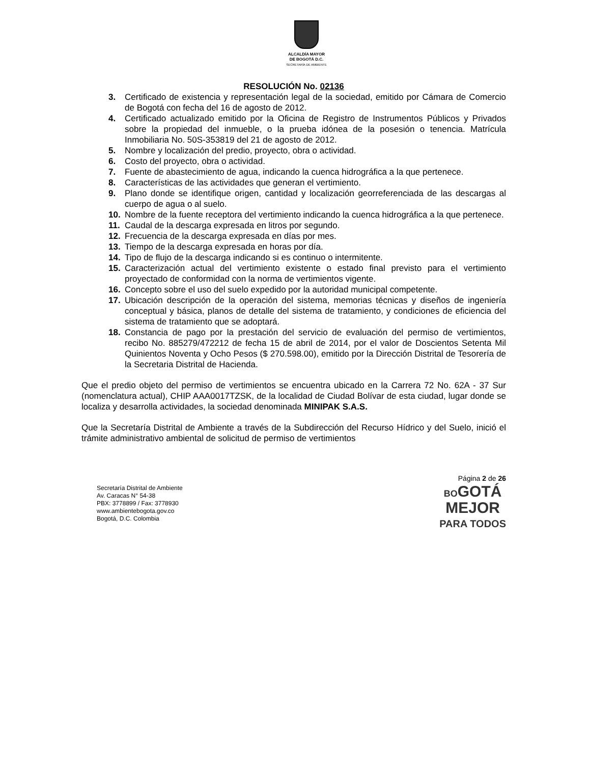ALCALDÍA MAYOR
DE BOGOTÁ D.C.
SECRETARÍA DE AMBIENTE
RESOLUCIÓN No. 02136
3. Certificado de existencia y representación legal de la sociedad, emitido por Cámara de Comercio de Bogotá con fecha del 16 de agosto de 2012.
4. Certificado actualizado emitido por la Oficina de Registro de Instrumentos Públicos y Privados sobre la propiedad del inmueble, o la prueba idónea de la posesión o tenencia. Matrícula Inmobiliaria No. 50S-353819 del 21 de agosto de 2012.
5. Nombre y localización del predio, proyecto, obra o actividad.
6. Costo del proyecto, obra o actividad.
7. Fuente de abastecimiento de agua, indicando la cuenca hidrográfica a la que pertenece.
8. Características de las actividades que generan el vertimiento.
9. Plano donde se identifique origen, cantidad y localización georreferenciada de las descargas al cuerpo de agua o al suelo.
10. Nombre de la fuente receptora del vertimiento indicando la cuenca hidrográfica a la que pertenece.
11. Caudal de la descarga expresada en litros por segundo.
12. Frecuencia de la descarga expresada en días por mes.
13. Tiempo de la descarga expresada en horas por día.
14. Tipo de flujo de la descarga indicando si es continuo o intermitente.
15. Caracterización actual del vertimiento existente o estado final previsto para el vertimiento proyectado de conformidad con la norma de vertimientos vigente.
16. Concepto sobre el uso del suelo expedido por la autoridad municipal competente.
17. Ubicación descripción de la operación del sistema, memorias técnicas y diseños de ingeniería conceptual y básica, planos de detalle del sistema de tratamiento, y condiciones de eficiencia del sistema de tratamiento que se adoptará.
18. Constancia de pago por la prestación del servicio de evaluación del permiso de vertimientos, recibo No. 885279/472212 de fecha 15 de abril de 2014, por el valor de Doscientos Setenta Mil Quinientos Noventa y Ocho Pesos ($ 270.598.00), emitido por la Dirección Distrital de Tesorería de la Secretaria Distrital de Hacienda.
Que el predio objeto del permiso de vertimientos se encuentra ubicado en la Carrera 72 No. 62A - 37 Sur (nomenclatura actual), CHIP AAA0017TZSK, de la localidad de Ciudad Bolívar de esta ciudad, lugar donde se localiza y desarrolla actividades, la sociedad denominada MINIPAK S.A.S.
Que la Secretaría Distrital de Ambiente a través de la Subdirección del Recurso Hídrico y del Suelo, inició el trámite administrativo ambiental de solicitud de permiso de vertimientos
Página 2 de 26
Secretaría Distrital de Ambiente
Av. Caracas N° 54-38
PBX: 3778899 / Fax: 3778930
www.ambientebogota.gov.co
Bogotá, D.C. Colombia
BOGOTÁ
MEJOR
PARA TODOS